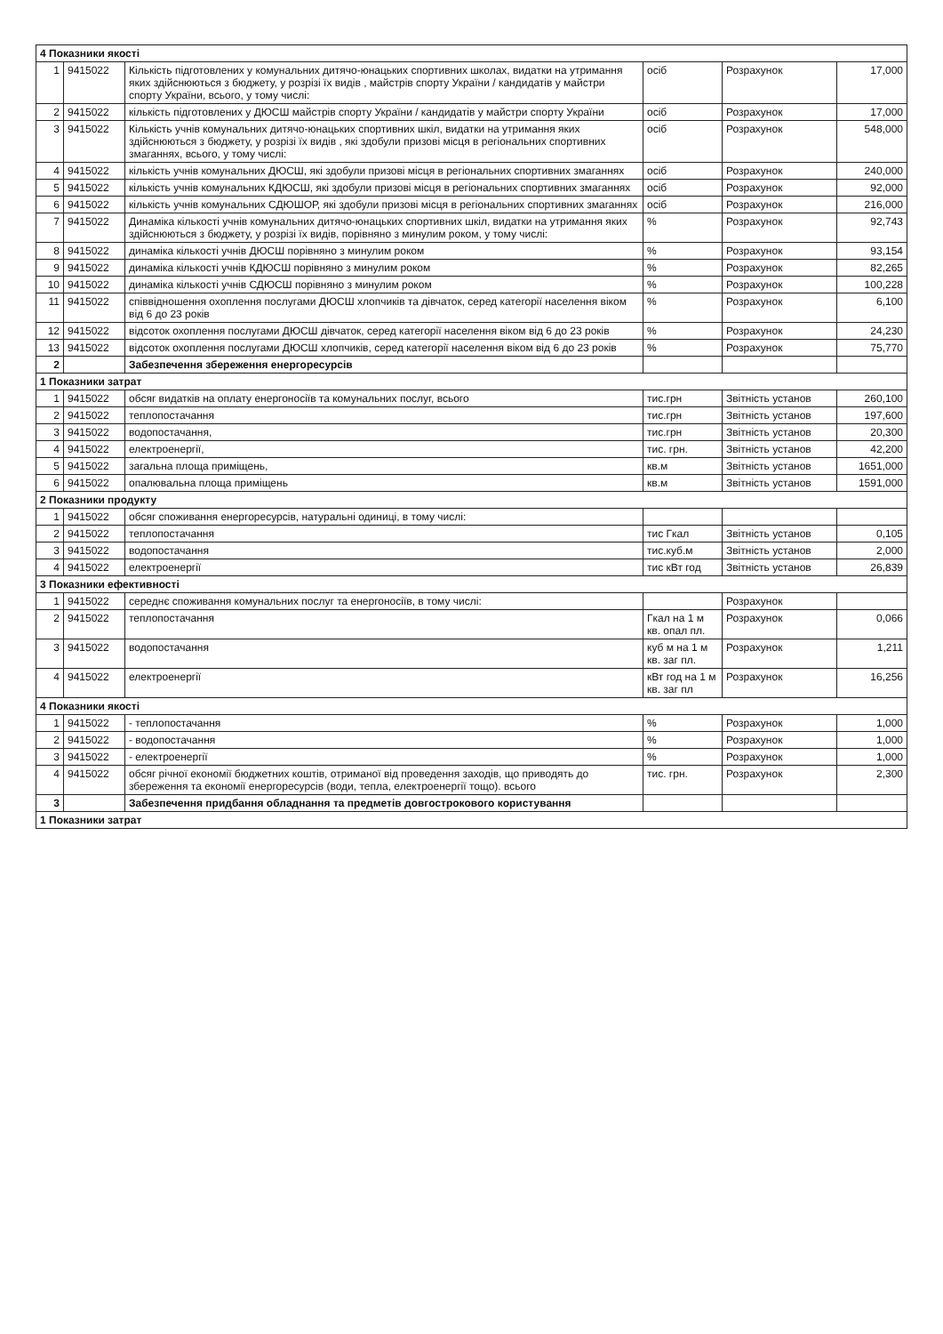| 4 Показники якості | | | | | |
| 1 | 9415022 | Кількість підготовлених у комунальних дитячо-юнацьких спортивних школах, видатки на утримання яких здійснюються з бюджету, у розрізі їх видів , майстрів спорту України / кандидатів у майстри спорту України, всього, у тому числі: | осіб | Розрахунок | 17,000 |
| 2 | 9415022 | кількість підготовлених у ДЮСШ майстрів спорту України / кандидатів у майстри спорту України | осіб | Розрахунок | 17,000 |
| 3 | 9415022 | Кількість учнів комунальних дитячо-юнацьких спортивних шкіл, видатки на утримання яких здійснюються з бюджету, у розрізі їх видів , які здобули призові місця в регіональних спортивних змаганнях, всього, у тому числі: | осіб | Розрахунок | 548,000 |
| 4 | 9415022 | кількість учнів комунальних ДЮСШ, які здобули призові місця в регіональних спортивних змаганнях | осіб | Розрахунок | 240,000 |
| 5 | 9415022 | кількість учнів комунальних КДЮСШ, які здобули призові місця в регіональних спортивних змаганнях | осіб | Розрахунок | 92,000 |
| 6 | 9415022 | кількість учнів комунальних СДЮШОР, які здобули призові місця в регіональних спортивних змаганнях | осіб | Розрахунок | 216,000 |
| 7 | 9415022 | Динаміка кількості учнів комунальних дитячо-юнацьких спортивних шкіл, видатки на утримання яких здійснюються з бюджету, у розрізі їх видів, порівняно з минулим роком, у тому числі: | % | Розрахунок | 92,743 |
| 8 | 9415022 | динаміка кількості учнів ДЮСШ порівняно з минулим роком | % | Розрахунок | 93,154 |
| 9 | 9415022 | динаміка кількості учнів КДЮСШ порівняно з минулим роком | % | Розрахунок | 82,265 |
| 10 | 9415022 | динаміка кількості учнів СДЮСШ порівняно з минулим роком | % | Розрахунок | 100,228 |
| 11 | 9415022 | співвідношення охоплення послугами ДЮСШ хлопчиків та дівчаток, серед категорії населення віком від 6 до 23 років | % | Розрахунок | 6,100 |
| 12 | 9415022 | відсоток охоплення послугами ДЮСШ дівчаток, серед категорії населення віком від 6 до 23 років | % | Розрахунок | 24,230 |
| 13 | 9415022 | відсоток охоплення послугами ДЮСШ хлопчиків, серед категорії населення віком від 6 до 23 років | % | Розрахунок | 75,770 |
| 2 | | Забезпечення збереження енергоресурсів | | | |
| 1 Показники затрат | | | | | |
| 1 | 9415022 | обсяг видатків на оплату енергоносіїв та комунальних послуг, всього | тис.грн | Звітність установ | 260,100 |
| 2 | 9415022 | теплопостачання | тис.грн | Звітність установ | 197,600 |
| 3 | 9415022 | водопостачання, | тис.грн | Звітність установ | 20,300 |
| 4 | 9415022 | електроенергії, | тис. грн. | Звітність установ | 42,200 |
| 5 | 9415022 | загальна площа приміщень, | кв.м | Звітність установ | 1651,000 |
| 6 | 9415022 | опалювальна площа приміщень | кв.м | Звітність установ | 1591,000 |
| 2 Показники продукту | | | | | |
| 1 | 9415022 | обсяг споживання енергоресурсів, натуральні одиниці, в тому числі: | | | |
| 2 | 9415022 | теплопостачання | тис Гкал | Звітність установ | 0,105 |
| 3 | 9415022 | водопостачання | тис.куб.м | Звітність установ | 2,000 |
| 4 | 9415022 | електроенергії | тис кВт год | Звітність установ | 26,839 |
| 3 Показники ефективності | | | | | |
| 1 | 9415022 | середнє споживання комунальних послуг та енергоносіїв, в тому числі: | | Розрахунок | |
| 2 | 9415022 | теплопостачання | Гкал на 1 м кв. опал пл. | Розрахунок | 0,066 |
| 3 | 9415022 | водопостачання | куб м на 1 м кв. заг пл. | Розрахунок | 1,211 |
| 4 | 9415022 | електроенергії | кВт год на 1 м кв. заг пл | Розрахунок | 16,256 |
| 4 Показники якості | | | | | |
| 1 | 9415022 | - теплопостачання | % | Розрахунок | 1,000 |
| 2 | 9415022 | - водопостачання | % | Розрахунок | 1,000 |
| 3 | 9415022 | - електроенергії | % | Розрахунок | 1,000 |
| 4 | 9415022 | обсяг річної економії бюджетних коштів, отриманої від проведення заходів, що приводять до збереження та економії енергоресурсів (води, тепла, електроенергії тощо). всього | тис. грн. | Розрахунок | 2,300 |
| 3 | | Забезпечення придбання обладнання та предметів довгострокового користування | | | |
| 1 Показники затрат | | | | | |